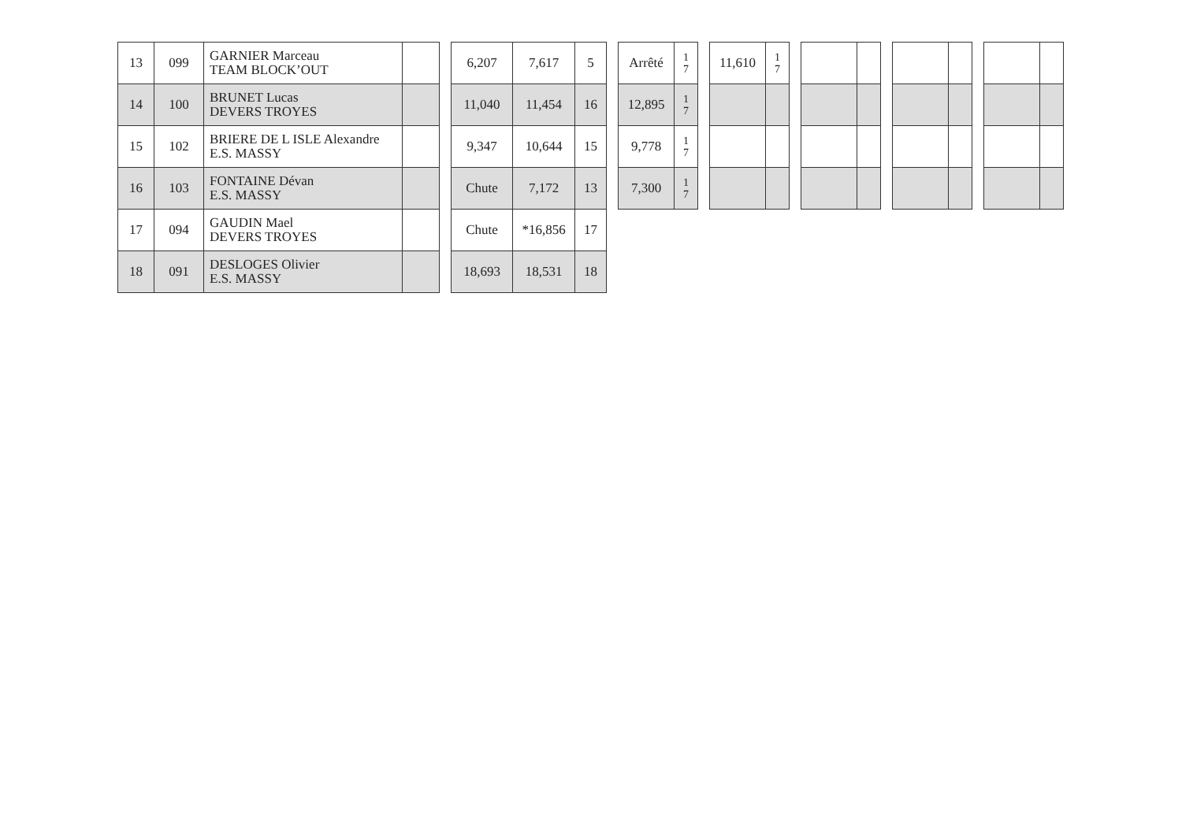| 13 | 099 | GARNIER Marceau TEAM BLOCK’OUT | | | 6,207 | 7,617 | 5 | | Arrêté | 1 7 | | 11,610 | 1 7 | | | | | | | | | |
| 14 | 100 | BRUNET Lucas DEVERS TROYES | | | 11,040 | 11,454 | 16 | | 12,895 | 1 7 | | | | | | | | | | | | |
| 15 | 102 | BRIERE DE L ISLE Alexandre E.S. MASSY | | | 9,347 | 10,644 | 15 | | 9,778 | 1 7 | | | | | | | | | | | | |
| 16 | 103 | FONTAINE Dévan E.S. MASSY | | | Chute | 7,172 | 13 | | 7,300 | 1 7 | | | | | | | | | | | | |
| 17 | 094 | GAUDIN Mael DEVERS TROYES | | | Chute | *16,856 | 17 | | | | | | | | | | | | | | | |
| 18 | 091 | DESLOGES Olivier E.S. MASSY | | | 18,693 | 18,531 | 18 | | | | | | | | | | | | | | | |